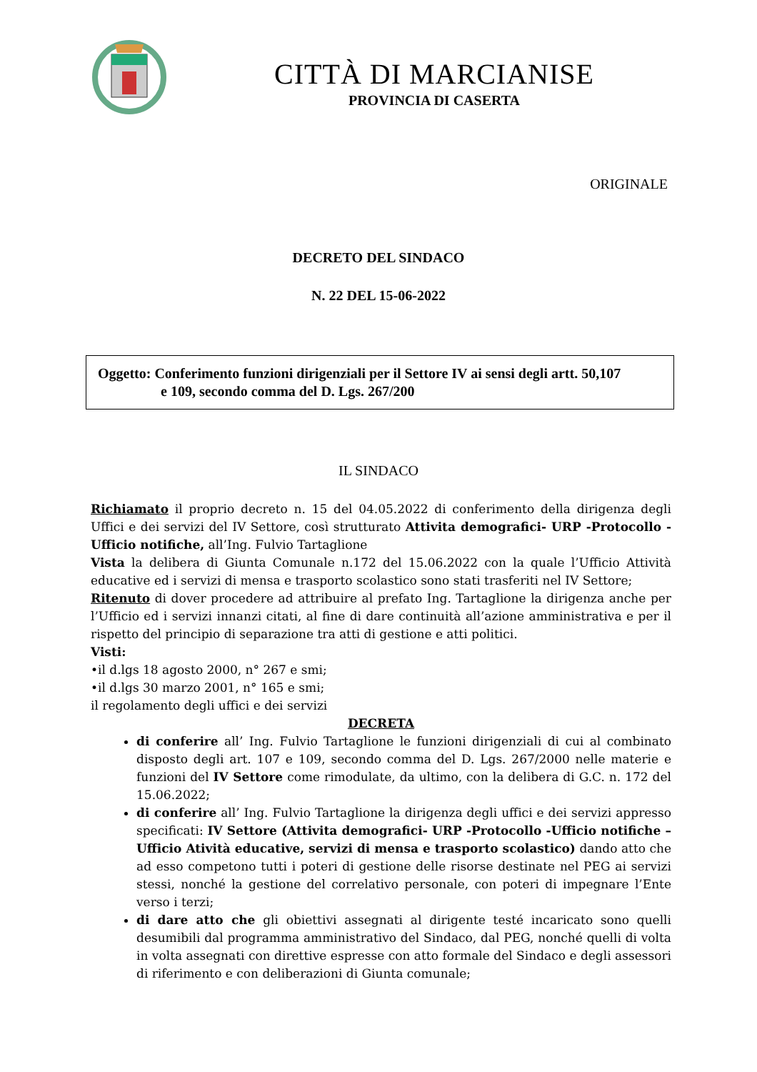CITTÀ DI MARCIANISE
PROVINCIA DI CASERTA
ORIGINALE
DECRETO DEL SINDACO
N. 22 DEL 15-06-2022
Oggetto: Conferimento funzioni dirigenziali per il Settore IV ai sensi degli artt. 50,107
e 109, secondo comma del D. Lgs. 267/200
IL SINDACO
Richiamato il proprio decreto n. 15 del 04.05.2022 di conferimento della dirigenza degli Uffici e dei servizi del IV Settore, così strutturato Attivita demografici- URP -Protocollo -Ufficio notifiche, all’Ing. Fulvio Tartaglione
Vista la delibera di Giunta Comunale n.172 del 15.06.2022 con la quale l’Ufficio Attività educative ed i servizi di mensa e trasporto scolastico sono stati trasferiti nel IV Settore;
Ritenuto di dover procedere ad attribuire al prefato Ing. Tartaglione la dirigenza anche per l’Ufficio ed i servizi innanzi citati, al fine di dare continuità all’azione amministrativa e per il rispetto del principio di separazione tra atti di gestione e atti politici.
Visti:
•il d.lgs 18 agosto 2000, n° 267 e smi;
•il d.lgs 30 marzo 2001, n° 165 e smi;
il regolamento degli uffici e dei servizi
DECRETA
di conferire all’ Ing. Fulvio Tartaglione le funzioni dirigenziali di cui al combinato disposto degli art. 107 e 109, secondo comma del D. Lgs. 267/2000 nelle materie e funzioni del IV Settore come rimodulate, da ultimo, con la delibera di G.C. n. 172 del 15.06.2022;
di conferire all’ Ing. Fulvio Tartaglione la dirigenza degli uffici e dei servizi appresso specificati: IV Settore (Attivita demografici- URP -Protocollo -Ufficio notifiche – Ufficio Atività educative, servizi di mensa e trasporto scolastico) dando atto che ad esso competono tutti i poteri di gestione delle risorse destinate nel PEG ai servizi stessi, nonché la gestione del correlativo personale, con poteri di impegnare l’Ente verso i terzi;
di dare atto che gli obiettivi assegnati al dirigente testé incaricato sono quelli desumibili dal programma amministrativo del Sindaco, dal PEG, nonché quelli di volta in volta assegnati con direttive espresse con atto formale del Sindaco e degli assessori di riferimento e con deliberazioni di Giunta comunale;